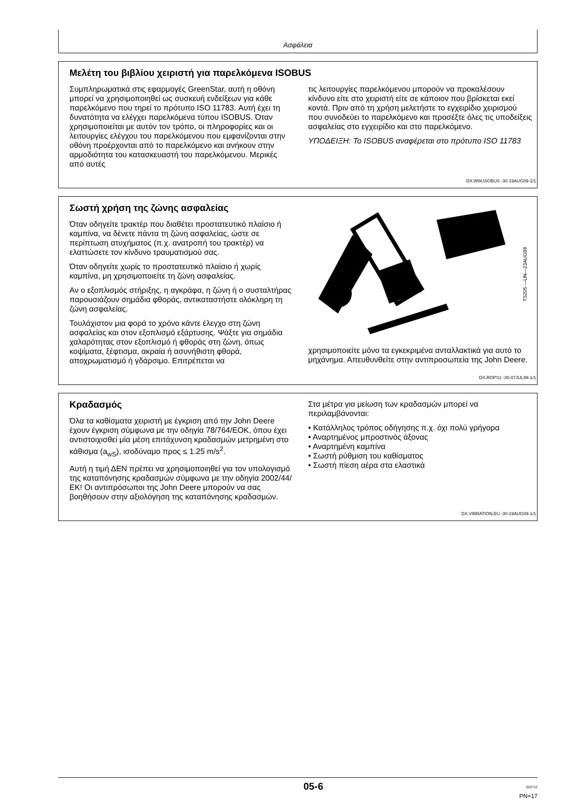Ασφάλεια
Μελέτη του βιβλίου χειριστή για παρελκόμενα ISOBUS
Συμπληρωματικά στις εφαρμογές GreenStar, αυτή η οθόνη μπορεί να χρησιμοποιηθεί ως συσκευή ενδείξεων για κάθε παρελκόμενο που τηρεί το πρότυπο ISO 11783. Αυτή έχει τη δυνατότητα να ελέγχει παρελκόμενα τύπου ISOBUS. Όταν χρησιμοποιείται με αυτόν τον τρόπο, οι πληροφορίες και οι λειτουργίες ελέγχου του παρελκόμενου που εμφανίζονται στην οθόνη προέρχονται από το παρελκόμενο και ανήκουν στην αρμοδιότητα του κατασκευαστή του παρελκόμενου. Μερικές από αυτές
τις λειτουργίες παρελκόμενου μπορούν να προκαλέσουν κίνδυνο είτε στο χειριστή είτε σε κάποιον που βρίσκεται εκεί κοντά. Πριν από τη χρήση μελετήστε το εγχειρίδιο χειρισμού που συνοδεύει το παρελκόμενο και προσέξτε όλες τις υποδείξεις ασφαλείας στο εγχειρίδιο και στο παρελκόμενο.
ΥΠΟΔΕΙΞΗ: Το ISOBUS αναφέρεται στο πρότυπο ISO 11783
DX,WW,ISOBUS -30-19AUG09-1/1
Σωστή χρήση της ζώνης ασφαλείας
Όταν οδηγείτε τρακτέρ που διαθέτει προστατευτικό πλαίσιο ή καμπίνα, να δένετε πάντα τη ζώνη ασφαλείας, ώστε σε περίπτωση ατυχήματος (π.χ. ανατροπή του τρακτέρ) να ελαττώσετε τον κίνδυνο τραυματισμού σας.
Όταν οδηγείτε χωρίς το προστατευτικό πλαίσιο ή χωρίς καμπίνα, μη χρησιμοποιείτε τη ζώνη ασφαλείας.
Αν ο εξοπλισμός στήριξης, η αγκράφα, η ζώνη ή ο συσταλτήρας παρουσιάζουν σημάδια φθοράς, αντικαταστήστε ολόκληρη τη ζώνη ασφαλείας.
Τουλάχιστον μια φορά το χρόνο κάντε έλεγχο στη ζώνη ασφαλείας και στον εξοπλισμό εξάρτυσης. Ψάξτε για σημάδια χαλαρότητας στον εξοπλισμό ή φθοράς στη ζώνη, όπως κοψίματα, ξέφτισμα, ακραία ή ασυνήθιστη φθορά, αποχρωματισμό ή γδάρσιμο. Επιτρέπεται να
TS205 —UN—23AUG88
χρησιμοποιείτε μόνο τα εγκεκριμένα ανταλλακτικά για αυτό το μηχάνημα. Απευθυνθείτε στην αντιπροσωπεία της John Deere.
DX,ROPS1 -30-07JUL99-1/1
Κραδασμός
Όλα τα καθίσματα χειριστή με έγκριση από την John Deere έχουν έγκριση σύμφωνα με την οδηγία 78/764/ΕΟΚ, όπου έχει αντιστοιχισθεί μία μέση επιτάχυνση κραδασμών μετρημένη στο κάθισμα (a<sub>wS</sub>), ισοδύναμο προς ≤ 1.25 m/s<sup>2</sup>.
Αυτή η τιμή ΔΕΝ πρέπει να χρησιμοποιηθεί για τον υπολογισμό της καταπόνησης κραδασμών σύμφωνα με την οδηγία 2002/44/ΕΚ! Οι αντιπρόσωποι της John Deere μπορούν να σας βοηθήσουν στην αξιολόγηση της καταπόνησης κραδασμών.
Στα μέτρα για μείωση των κραδασμών μπορεί να περιλαμβάνονται:
• Κατάλληλος τρόπος οδήγησης π.χ. όχι πολύ γρήγορα
• Αναρτημένος μπροστινός άξονας
• Αναρτημένη καμπίνα
• Σωστή ρύθμιση του καθίσματος
• Σωστή πίεση αέρα στα ελαστικά
DX,VIBRATION,EU -30-19AUG09-1/1
05-6 020712
PN=17